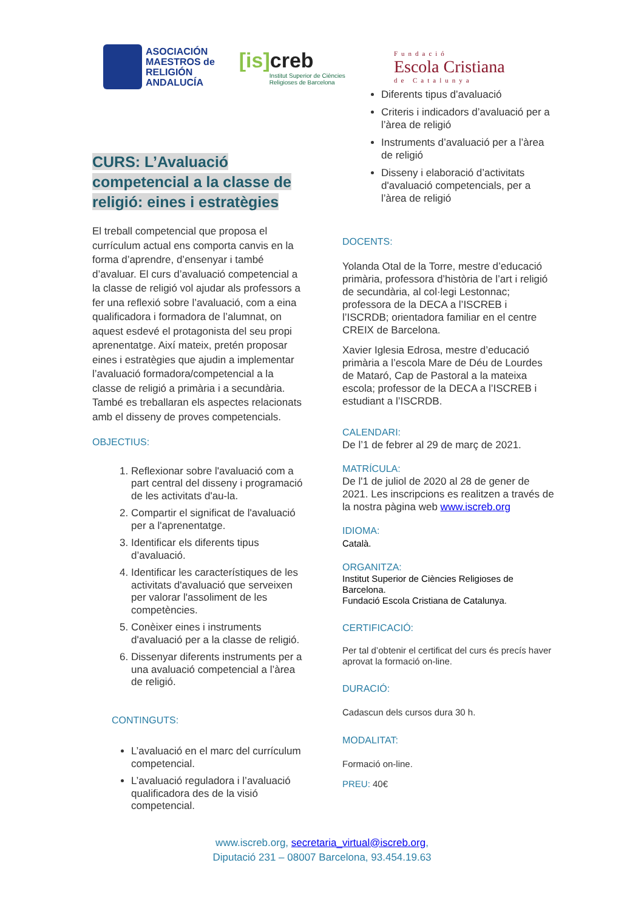ASOCIACIÓN
MAESTROS de
RELIGIÓN
ANDALUCÍA
[is] creb
Institut Superior de Ciències
Religioses de Barcelona
Fundació
Escola Cristiana
de Catalunya
CURS: L’Avaluació competencial a la classe de religió: eines i estratègies
El treball competencial que proposa el currículum actual ens comporta canvis en la forma d’aprendre, d’ensenyar i també d’avaluar. El curs d’avaluació competencial a la classe de religió vol ajudar als professors a fer una reflexió sobre l’avaluació, com a eina qualificadora i formadora de l’alumnat, on aquest esdevé el protagonista del seu propi aprenentatge. Així mateix, pretén proposar eines i estratègies que ajudin a implementar l’avaluació formadora/competencial a la classe de religió a primària i a secundària. També es treballaran els aspectes relacionats amb el disseny de proves competencials.
OBJECTIUS:
1. Reflexionar sobre l'avaluació com a part central del disseny i programació de les activitats d'au-la.
2. Compartir el significat de l'avaluació per a l'aprenentatge.
3. Identificar els diferents tipus d’avaluació.
4. Identificar les característiques de les activitats d'avaluació que serveixen per valorar l'assoliment de les competències.
5. Conèixer eines i instruments d'avaluació per a la classe de religió.
6. Dissenyar diferents instruments per a una avaluació competencial a l’àrea de religió.
CONTINGUTS:
L’avaluació en el marc del currículum competencial.
L’avaluació reguladora i l’avaluació qualificadora des de la visió competencial.
Diferents tipus d’avaluació
Criteris i indicadors d’avaluació per a l’àrea de religió
Instruments d’avaluació per a l’àrea de religió
Disseny i elaboració d’activitats d'avaluació competencials, per a l’àrea de religió
DOCENTS:
Yolanda Otal de la Torre, mestre d’educació primària, professora d’història de l’art i religió de secundària, al col·legi Lestonnac; professora de la DECA a l’ISCREB i l’ISCRDB; orientadora familiar en el centre CREIX de Barcelona.
Xavier Iglesia Edrosa, mestre d’educació primària a l’escola Mare de Déu de Lourdes de Mataró, Cap de Pastoral a la mateixa escola; professor de la DECA a l’ISCREB i estudiant a l’ISCRDB.
CALENDARI:
De l’1 de febrer al 29 de març de 2021.
MATRÍCULA:
De l'1 de juliol de 2020 al 28 de gener de 2021. Les inscripcions es realitzen a través de la nostra pàgina web www.iscreb.org
IDIOMA:
Català.
ORGANITZA:
Institut Superior de Ciències Religioses de Barcelona.
Fundació Escola Cristiana de Catalunya.
CERTIFICACIÓ:
Per tal d’obtenir el certificat del curs és precís haver aprovat la formació on-line.
DURACIÓ:
Cadascun dels cursos dura 30 h.
MODALITAT:
Formació on-line.
PREU: 40€
www.iscreb.org, secretaria_virtual@iscreb.org,
Diputació 231 – 08007 Barcelona, 93.454.19.63